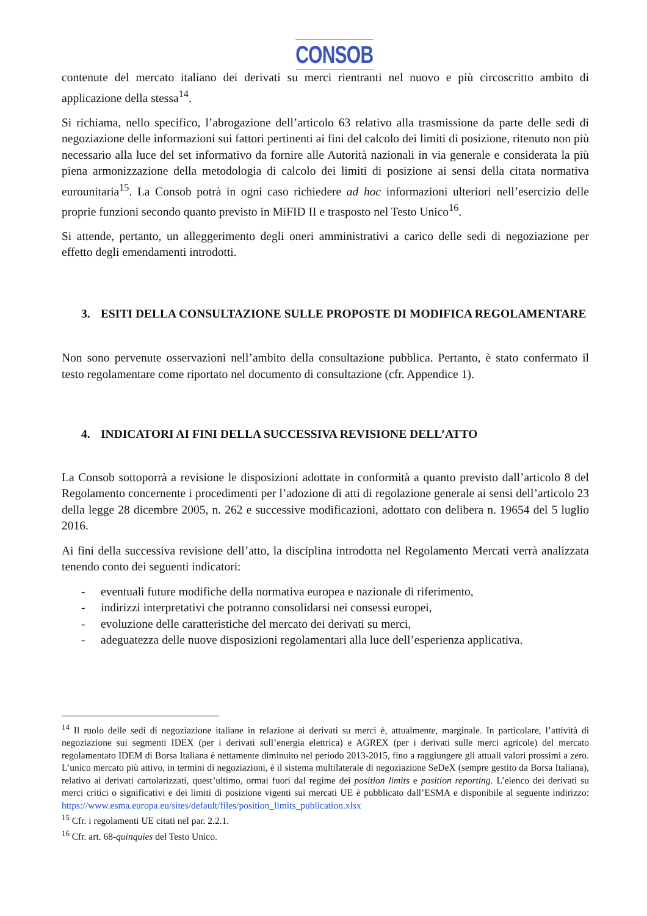CONSOB
contenute del mercato italiano dei derivati su merci rientranti nel nuovo e più circoscritto ambito di applicazione della stessa<sup>14</sup>.
Si richiama, nello specifico, l’abrogazione dell’articolo 63 relativo alla trasmissione da parte delle sedi di negoziazione delle informazioni sui fattori pertinenti ai fini del calcolo dei limiti di posizione, ritenuto non più necessario alla luce del set informativo da fornire alle Autorità nazionali in via generale e considerata la più piena armonizzazione della metodologia di calcolo dei limiti di posizione ai sensi della citata normativa eurounitaria<sup>15</sup>. La Consob potrà in ogni caso richiedere ad hoc informazioni ulteriori nell’esercizio delle proprie funzioni secondo quanto previsto in MiFID II e trasposto nel Testo Unico<sup>16</sup>.
Si attende, pertanto, un alleggerimento degli oneri amministrativi a carico delle sedi di negoziazione per effetto degli emendamenti introdotti.
3. ESITI DELLA CONSULTAZIONE SULLE PROPOSTE DI MODIFICA REGOLAMENTARE
Non sono pervenute osservazioni nell’ambito della consultazione pubblica. Pertanto, è stato confermato il testo regolamentare come riportato nel documento di consultazione (cfr. Appendice 1).
4. INDICATORI AI FINI DELLA SUCCESSIVA REVISIONE DELL’ATTO
La Consob sottoporrà a revisione le disposizioni adottate in conformità a quanto previsto dall’articolo 8 del Regolamento concernente i procedimenti per l’adozione di atti di regolazione generale ai sensi dell’articolo 23 della legge 28 dicembre 2005, n. 262 e successive modificazioni, adottato con delibera n. 19654 del 5 luglio 2016.
Ai fini della successiva revisione dell’atto, la disciplina introdotta nel Regolamento Mercati verrà analizzata tenendo conto dei seguenti indicatori:
- eventuali future modifiche della normativa europea e nazionale di riferimento,
- indirizzi interpretativi che potranno consolidarsi nei consessi europei,
- evoluzione delle caratteristiche del mercato dei derivati su merci,
- adeguatezza delle nuove disposizioni regolamentari alla luce dell’esperienza applicativa.
<sup>14</sup> Il ruolo delle sedi di negoziazione italiane in relazione ai derivati su merci è, attualmente, marginale. In particolare, l’attività di negoziazione sui segmenti IDEX (per i derivati sull’energia elettrica) e AGREX (per i derivati sulle merci agricole) del mercato regolamentato IDEM di Borsa Italiana è nettamente diminuito nel periodo 2013-2015, fino a raggiungere gli attuali valori prossimi a zero. L’unico mercato più attivo, in termini di negoziazioni, è il sistema multilaterale di negoziazione SeDeX (sempre gestito da Borsa Italiana), relativo ai derivati cartolarizzati, quest’ultimo, ormai fuori dal regime dei position limits e position reporting. L’elenco dei derivati su merci critici o significativi e dei limiti di posizione vigenti sui mercati UE è pubblicato dall’ESMA e disponibile al seguente indirizzo: https://www.esma.europa.eu/sites/default/files/position_limits_publication.xlsx
<sup>15</sup> Cfr. i regolamenti UE citati nel par. 2.2.1.
<sup>16</sup> Cfr. art. 68-quinquies del Testo Unico.